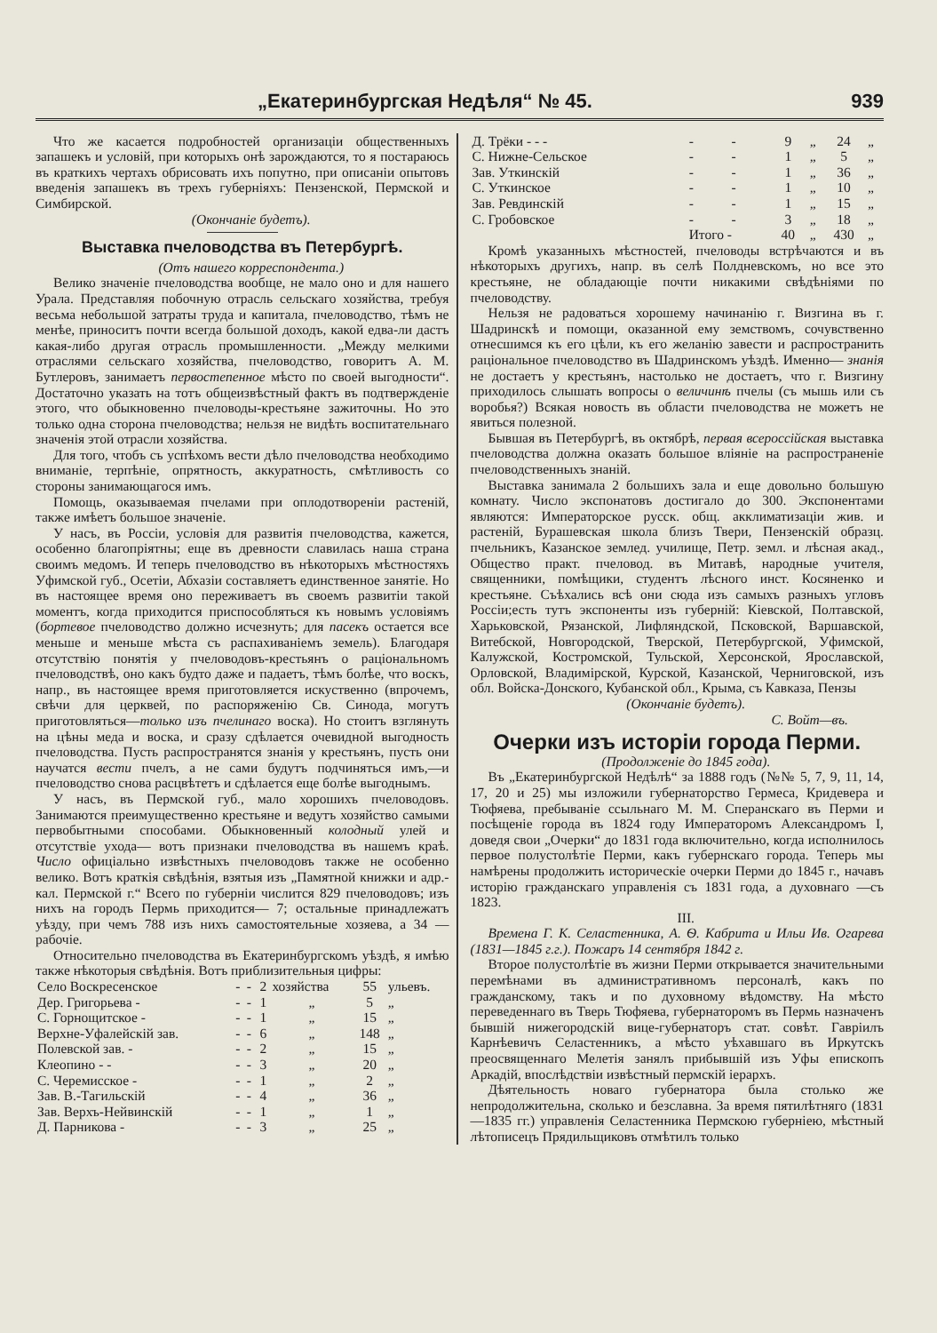„Екатеринбургская Недѣля“ № 45. 939
Что же касается подробностей организаціи общественныхъ запашекъ и условій, при которыхъ онѣ зарождаются, то я постараюсь въ краткихъ чертахъ обрисовать ихъ попутно, при описаніи опытовъ введенія запашекъ въ трехъ губерніяхъ: Пензенской, Пермской и Симбирской.
(Окончаніе будетъ).
Выставка пчеловодства въ Петербургѣ.
(Отъ нашего корреспондента.)
Велико значеніе пчеловодства вообще, не мало оно и для нашего Урала. Представляя побочную отрасль сельскаго хозяйства, требуя весьма небольшой затраты труда и капитала, пчеловодство, тѣмъ не менѣе, приноситъ почти всегда большой доходъ, какой едва-ли дастъ какая-либо другая отрасль промышленности. „Между мелкими отраслями сельскаго хозяйства, пчеловодство, говоритъ А. М. Бутлеровъ, занимаетъ первостепенное мѣсто по своей выгодности“. Достаточно указать на тотъ общеизвѣстный фактъ въ подтвержденіе этого, что обыкновенно пчеловоды-крестьяне зажиточны. Но это только одна сторона пчеловодства; нельзя не видѣть воспитательнаго значенія этой отрасли хозяйства.
Для того, чтобъ съ успѣхомъ вести дѣло пчеловодства необходимо вниманіе, терпѣніе, опрятность, аккуратность, смѣтливость со стороны занимающагося имъ.
Помощь, оказываемая пчелами при оплодотвореніи растеній, также имѣетъ большое значеніе.
У насъ, въ Россіи, условія для развитія пчеловодства, кажется, особенно благопріятны; еще въ древности славилась наша страна своимъ медомъ. И теперь пчеловодство въ нѣкоторыхъ мѣстностяхъ Уфимской губ., Осетіи, Абхазіи составляетъ единственное занятіе. Но въ настоящее время оно переживаетъ въ своемъ развитіи такой моментъ, когда приходится приспособляться къ новымъ условіямъ (бортевое пчеловодство должно исчезнуть; для пасекъ остается все меньше и меньше мѣста съ распахиваніемъ земель). Благодаря отсутствію понятія у пчеловодовъ-крестьянъ о раціональномъ пчеловодствѣ, оно какъ будто даже и падаетъ, тѣмъ болѣе, что воскъ, напр., въ настоящее время приготовляется искуственно (впрочемъ, свѣчи для церквей, по распоряженію Св. Синода, могутъ приготовляться—только изъ пчелинаго воска). Но стоитъ взглянуть на цѣны меда и воска, и сразу сдѣлается очевидной выгодность пчеловодства. Пусть распространятся знанія у крестьянъ, пусть они научатся вести пчелъ, а не сами будутъ подчиняться имъ,—и пчеловодство снова расцвѣтетъ и сдѣлается еще болѣе выгоднымъ.
У насъ, въ Пермской губ., мало хорошихъ пчеловодовъ. Занимаются преимущественно крестьяне и ведутъ хозяйство самыми первобытными способами. Обыкновенный колодный улей и отсутствіе ухода— вотъ признаки пчеловодства въ нашемъ краѣ. Число офиціально извѣстныхъ пчеловодовъ также не особенно велико. Вотъ краткія свѣдѣнія, взятыя изъ „Памятной книжки и адр.-кал. Пермской г.“ Всего по губерніи числится 829 пчеловодовъ; изъ нихъ на городъ Пермь приходится— 7; остальные принадлежатъ уѣзду, при чемъ 788 изъ нихъ самостоятельные хозяева, а 34 —рабочіе.
Относительно пчеловодства въ Екатеринбургскомъ уѣздѣ, я имѣю также нѣкоторыя свѣдѣнія. Вотъ приблизительныя цифры:
| Село Воскресенское | - | - | 2 | хозяйства | 55 | ульевъ. |
| Дер. Григорьева - | - | - | 1 | „ | 5 | „ |
| С. Горнощитское - | - | - | 1 | „ | 15 | „ |
| Верхне-Уфалейскій зав. | - | - | 6 | „ | 148 | „ |
| Полевской зав. - | - | - | 2 | „ | 15 | „ |
| Клеопино - - | - | - | 3 | „ | 20 | „ |
| С. Черемисское - | - | - | 1 | „ | 2 | „ |
| Зав. В.-Тагильскій | - | - | 4 | „ | 36 | „ |
| Зав. Верхъ-Нейвинскій | - | - | 1 | „ | 1 | „ |
| Д. Парникова - | - | - | 3 | „ | 25 | „ |
| Д. Трёки - - - | - | - | 9 | „ | 24 | „ |
| С. Нижне-Сельское | - | - | 1 | „ | 5 | „ |
| Зав. Уткинскій | - | - | 1 | „ | 36 | „ |
| С. Уткинское | - | - | 1 | „ | 10 | „ |
| Зав. Ревдинскій | - | - | 1 | „ | 15 | „ |
| С. Гробовское | - | - | 3 | „ | 18 | „ |
| | Итого - | | 40 | „ | 430 | „ |
Кромѣ указанныхъ мѣстностей, пчеловоды встрѣчаются и въ нѣкоторыхъ другихъ, напр. въ селѣ Полдневскомъ, но все это крестьяне, не обладающіе почти никакими свѣдѣніями по пчеловодству.
Нельзя не радоваться хорошему начинанію г. Визгина въ г. Шадринскѣ и помощи, оказанной ему земствомъ, сочувственно отнесшимся къ его цѣли, къ его желанію завести и распространить раціональное пчеловодство въ Шадринскомъ уѣздѣ. Именно— знанія не достаетъ у крестьянъ, настолько не достаетъ, что г. Визгину приходилось слышать вопросы о величинѣ пчелы (съ мышь или съ воробья?) Всякая новость въ области пчеловодства не можетъ не явиться полезной.
Бывшая въ Петербургѣ, въ октябрѣ, первая всероссійская выставка пчеловодства должна оказать большое вліяніе на распространеніе пчеловодственныхъ знаній.
Выставка занимала 2 большихъ зала и еще довольно большую комнату. Число экспонатовъ достигало до 300. Экспонентами являются: Императорское русск. общ. акклиматизаціи жив. и растеній, Бурашевская школа близъ Твери, Пензенскій образц. пчельникъ, Казанское землед. училище, Петр. земл. и лѣсная акад., Общество практ. пчеловод. въ Митавѣ, народные учителя, священники, помѣщики, студентъ лѣсного инст. Косяненко и крестьяне. Съѣхались всѣ они сюда изъ самыхъ разныхъ угловъ Россіи;есть тутъ экспоненты изъ губерній: Кіевской, Полтавской, Харьковской, Рязанской, Лифляндской, Псковской, Варшавской, Витебской, Новгородской, Тверской, Петербургской, Уфимской, Калужской, Костромской, Тульской, Херсонской, Ярославской, Орловской, Владимірской, Курской, Казанской, Черниговской, изъ обл. Войска-Донского, Кубанской обл., Крыма, съ Кавказа, Пензы
(Окончаніе будетъ).
С. Войт—въ.
Очерки изъ исторіи города Перми.
(Продолженіе до 1845 года).
Въ „Екатеринбургской Недѣлѣ“ за 1888 годъ (№№ 5, 7, 9, 11, 14, 17, 20 и 25) мы изложили губернаторство Гермеса, Кридевера и Тюфяева, пребываніе ссыльнаго М. М. Сперанскаго въ Перми и посѣщеніе города въ 1824 году Императоромъ Александромъ I, доведя свои „Очерки“ до 1831 года включительно, когда исполнилось первое полустолѣтіе Перми, какъ губернскаго города. Теперь мы намѣрены продолжить историческіе очерки Перми до 1845 г., начавъ исторію гражданскаго управленія съ 1831 года, а духовнаго —съ 1823.
III.
Времена Г. К. Селастенника, А. Ѳ. Кабрита и Ильи Ив. Огарева (1831—1845 г.г.). Пожаръ 14 сентября 1842 г.
Второе полустолѣтіе въ жизни Перми открывается значительными перемѣнами въ административномъ персоналѣ, какъ по гражданскому, такъ и по духовному вѣдомству. На мѣсто переведеннаго въ Тверь Тюфяева, губернаторомъ въ Пермь назначенъ бывшій нижегородскій вице-губернаторъ стат. совѣт. Гавріилъ Карнѣевичъ Селастенникъ, а мѣсто уѣхавшаго въ Иркутскъ преосвященнаго Мелетія занялъ прибывшій изъ Уфы епископъ Аркадій, впослѣдствіи извѣстный пермскій іерархъ.
Дѣятельность новаго губернатора была столько же непродолжительна, сколько и безславна. За время пятилѣтняго (1831—1835 гг.) управленія Селастенника Пермскою губерніею, мѣстный лѣтописецъ Прядильщиковъ отмѣтилъ только